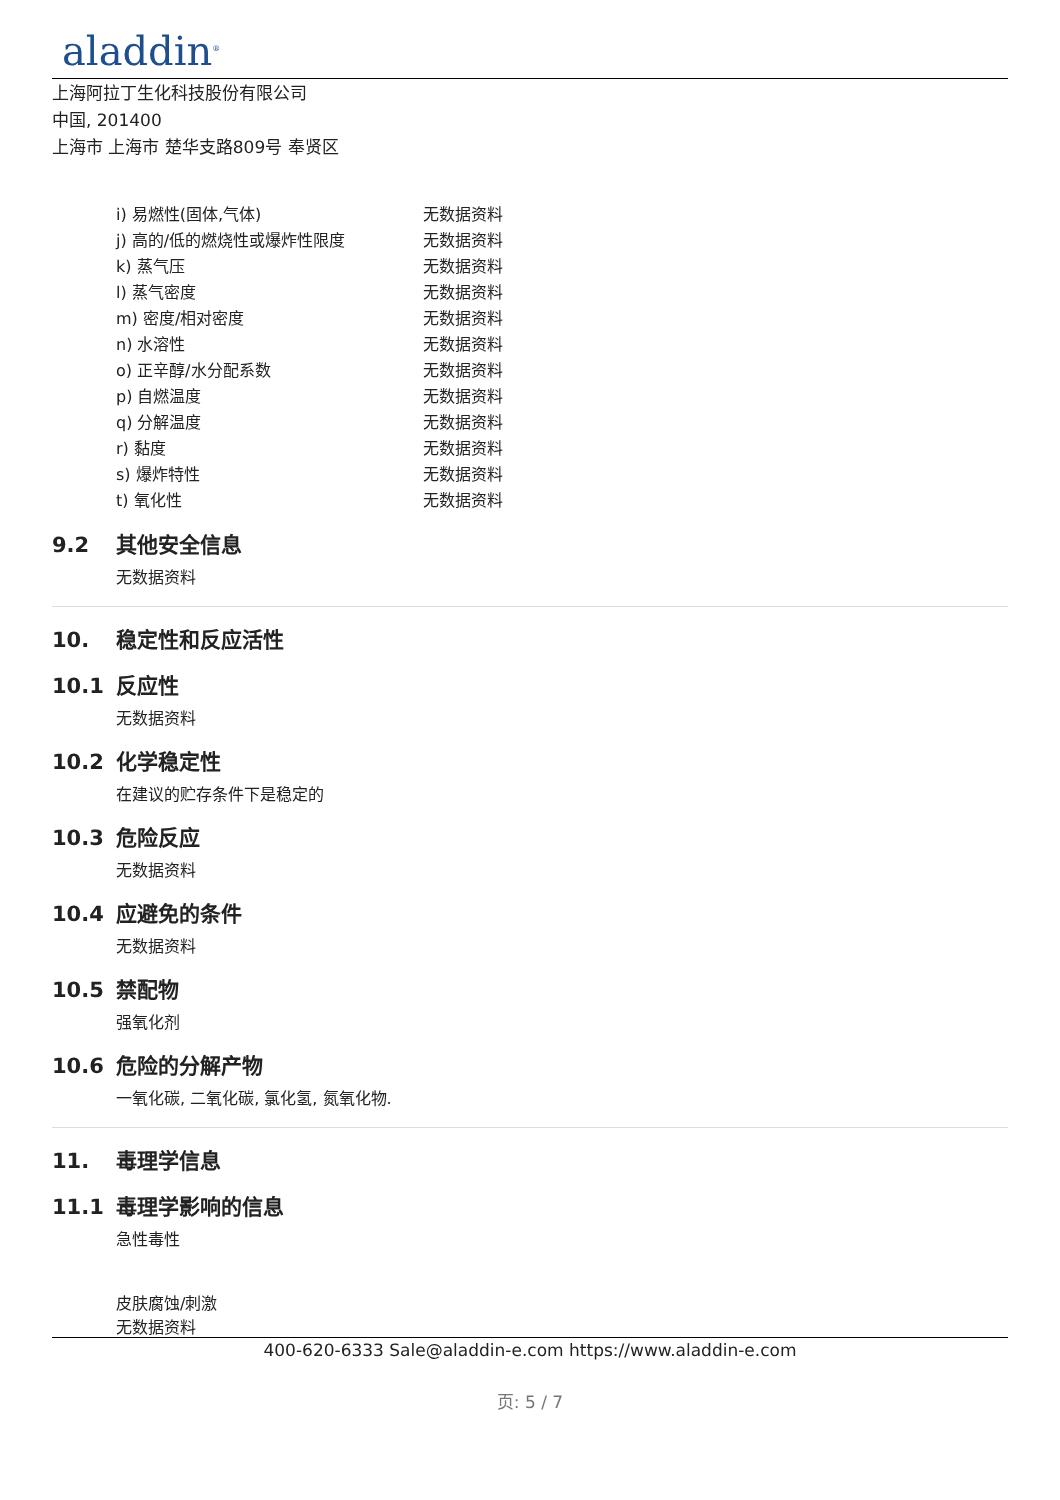aladdin<sup>®</sup>
上海阿拉丁生化科技股份有限公司
中国, 201400
上海市 上海市 楚华支路809号 奉贤区
| i) 易燃性(固体,气体) | 无数据资料 |
| j) 高的/低的燃烧性或爆炸性限度 | 无数据资料 |
| k) 蒸气压 | 无数据资料 |
| l) 蒸气密度 | 无数据资料 |
| m) 密度/相对密度 | 无数据资料 |
| n) 水溶性 | 无数据资料 |
| o) 正辛醇/水分配系数 | 无数据资料 |
| p) 自燃温度 | 无数据资料 |
| q) 分解温度 | 无数据资料 |
| r) 黏度 | 无数据资料 |
| s) 爆炸特性 | 无数据资料 |
| t) 氧化性 | 无数据资料 |
9.2 其他安全信息
无数据资料
10. 稳定性和反应活性
10.1 反应性
无数据资料
10.2 化学稳定性
在建议的贮存条件下是稳定的
10.3 危险反应
无数据资料
10.4 应避免的条件
无数据资料
10.5 禁配物
强氧化剂
10.6 危险的分解产物
一氧化碳, 二氧化碳, 氯化氢, 氮氧化物.
11. 毒理学信息
11.1 毒理学影响的信息
急性毒性
皮肤腐蚀/刺激
无数据资料
400-620-6333 Sale@aladdin-e.com https://www.aladdin-e.com
页: 5 / 7